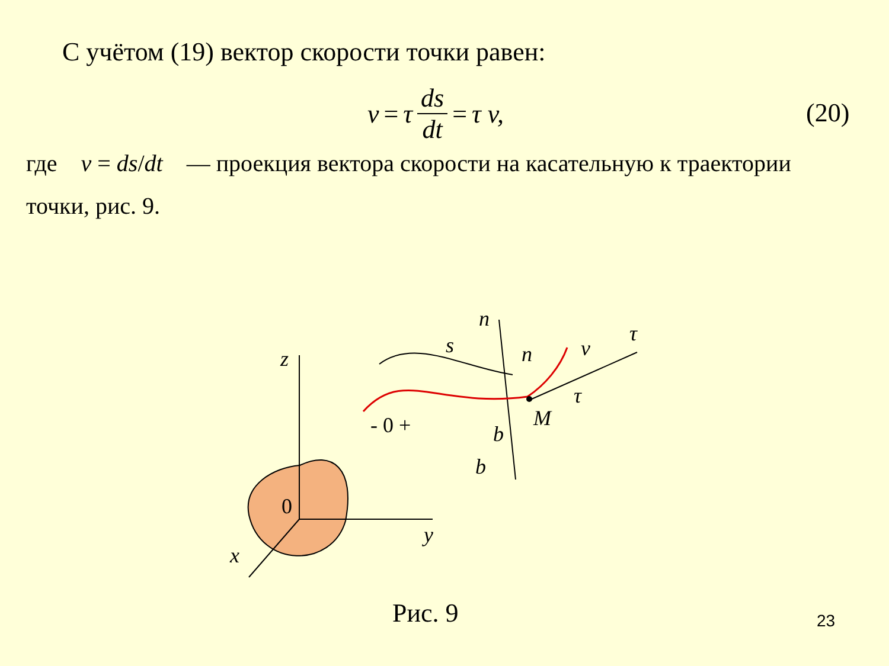С учётом (19) вектор скорости точки равен:
v = τ ds dt = τ v, (20)
где v = ds/dt — проекция вектора скорости на касательную к траектории точки, рис. 9.
z
y
x
0
n
s
n
v
τ
τ
M
b
b
- 0 +
Рис. 9 23